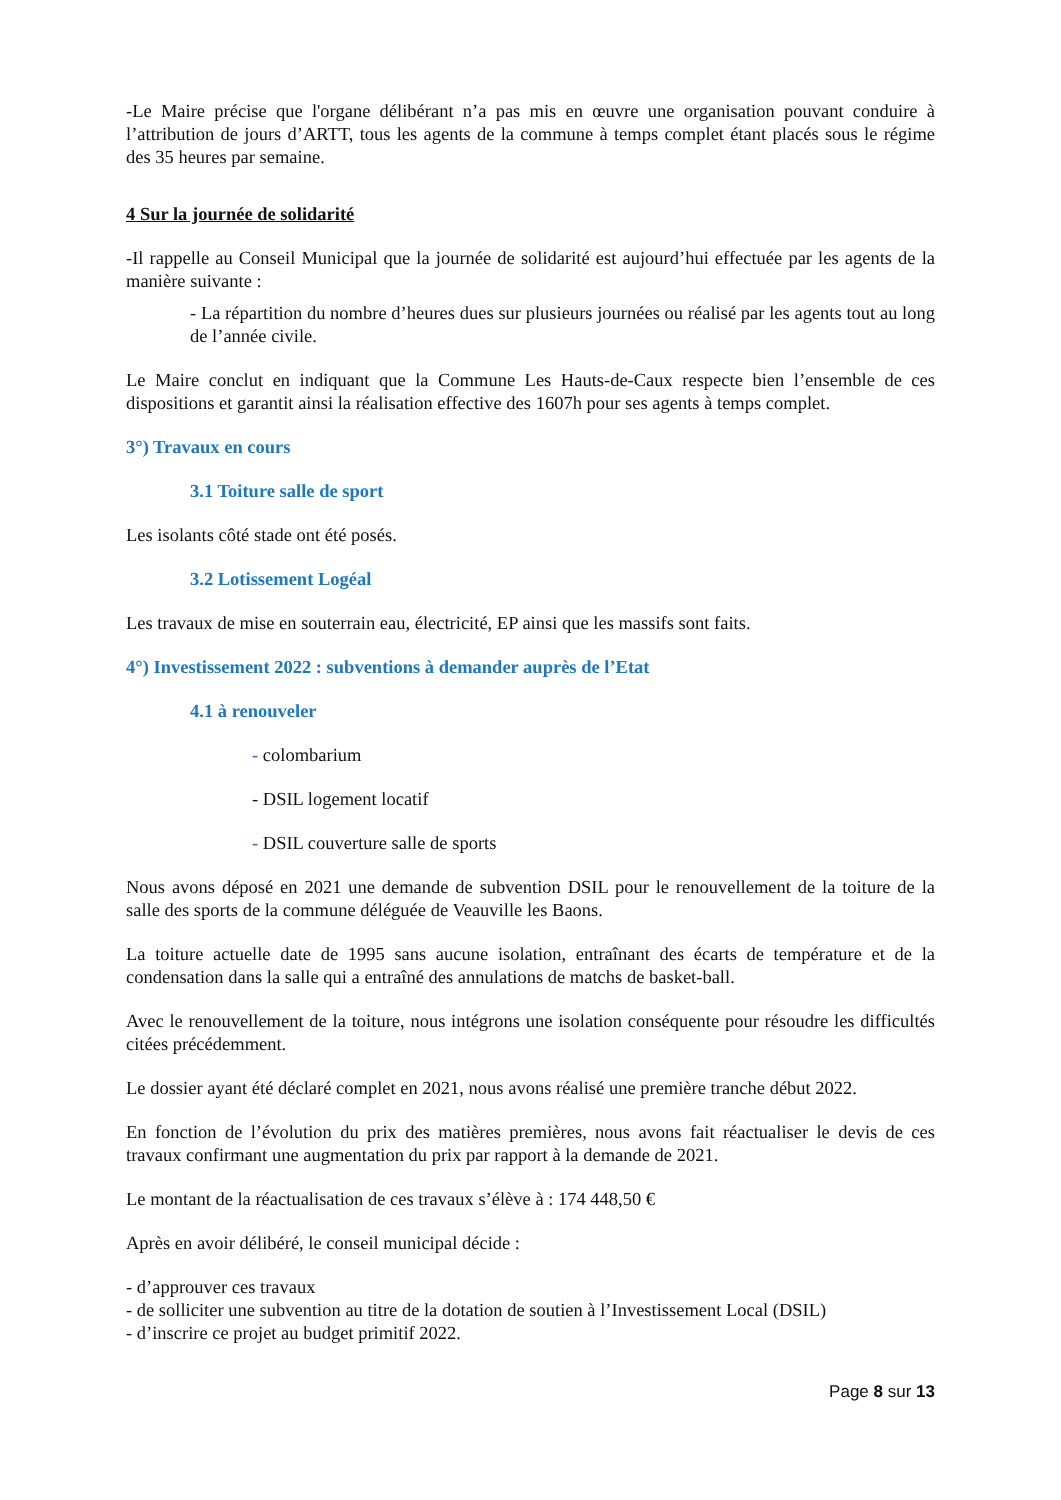-Le Maire précise que l'organe délibérant n’a pas mis en œuvre une organisation pouvant conduire à l’attribution de jours d’ARTT, tous les agents de la commune à temps complet étant placés sous le régime des 35 heures par semaine.
4 Sur la journée de solidarité
-Il rappelle au Conseil Municipal que la journée de solidarité est aujourd’hui effectuée par les agents de la manière suivante :
- La répartition du nombre d’heures dues sur plusieurs journées ou réalisé par les agents tout au long de l’année civile.
Le Maire conclut en indiquant que la Commune Les Hauts-de-Caux respecte bien l’ensemble de ces dispositions et garantit ainsi la réalisation effective des 1607h pour ses agents à temps complet.
3°) Travaux en cours
3.1 Toiture salle de sport
Les isolants côté stade ont été posés.
3.2 Lotissement Logéal
Les travaux de mise en souterrain eau, électricité, EP ainsi que les massifs sont faits.
4°) Investissement 2022 : subventions à demander auprès de l’Etat
4.1 à renouveler
- colombarium
- DSIL logement locatif
- DSIL couverture salle de sports
Nous avons déposé en 2021 une demande de subvention DSIL pour le renouvellement de la toiture de la salle des sports de la commune déléguée de Veauville les Baons.
La toiture actuelle date de 1995 sans aucune isolation, entraînant des écarts de température et de la condensation dans la salle qui a entraîné des annulations de matchs de basket-ball.
Avec le renouvellement de la toiture, nous intégrons une isolation conséquente pour résoudre les difficultés citées précédemment.
Le dossier ayant été déclaré complet en 2021, nous avons réalisé une première tranche début 2022.
En fonction de l’évolution du prix des matières premières, nous avons fait réactualiser le devis de ces travaux confirmant une augmentation du prix par rapport à la demande de 2021.
Le montant de la réactualisation de ces travaux s’élève à : 174 448,50 €
Après en avoir délibéré, le conseil municipal décide :
- d’approuver ces travaux
- de solliciter une subvention au titre de la dotation de soutien à l’Investissement Local (DSIL)
- d’inscrire ce projet au budget primitif 2022.
Page 8 sur 13